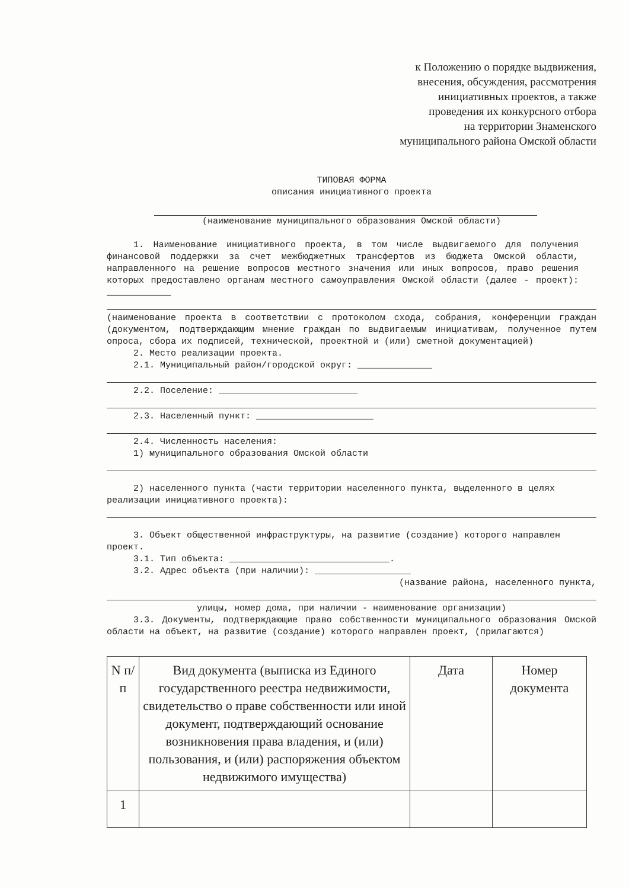к Положению о порядке выдвижения,
внесения, обсуждения, рассмотрения
инициативных проектов, а также
проведения их конкурсного отбора
на территории Знаменского
муниципального района Омской области
ТИПОВАЯ ФОРМА
описания инициативного проекта
(наименование муниципального образования Омской области)
1. Наименование инициативного проекта, в том числе выдвигаемого для получения финансовой поддержки за счет межбюджетных трансфертов из бюджета Омской области, направленного на решение вопросов местного значения или иных вопросов, право решения которых предоставлено органам местного самоуправления Омской области (далее - проект): ____________
(наименование проекта в соответствии с протоколом схода, собрания, конференции граждан (документом, подтверждающим мнение граждан по выдвигаемым инициативам, полученное путем опроса, сбора их подписей, технической, проектной и (или) сметной документацией)
2. Место реализации проекта.
2.1. Муниципальный район/городской округ: ______________
2.2. Поселение: __________________________
2.3. Населенный пункт: ______________________
2.4. Численность населения:
1) муниципального образования Омской области
2) населенного пункта (части территории населенного пункта, выделенного в целях реализации инициативного проекта):
3. Объект общественной инфраструктуры, на развитие (создание) которого направлен проект.
3.1. Тип объекта: ______________________________.
3.2. Адрес объекта (при наличии): __________________
(название района, населенного пункта,
улицы, номер дома, при наличии - наименование организации)
3.3. Документы, подтверждающие право собственности муниципального образования Омской области на объект, на развитие (создание) которого направлен проект, (прилагаются)
| N п/п | Вид документа (выписка из Единого государственного реестра недвижимости, свидетельство о праве собственности или иной документ, подтверждающий основание возникновения права владения, и (или) пользования, и (или) распоряжения объектом недвижимого имущества) | Дата | Номер документа |
| --- | --- | --- | --- |
| 1 | | | |